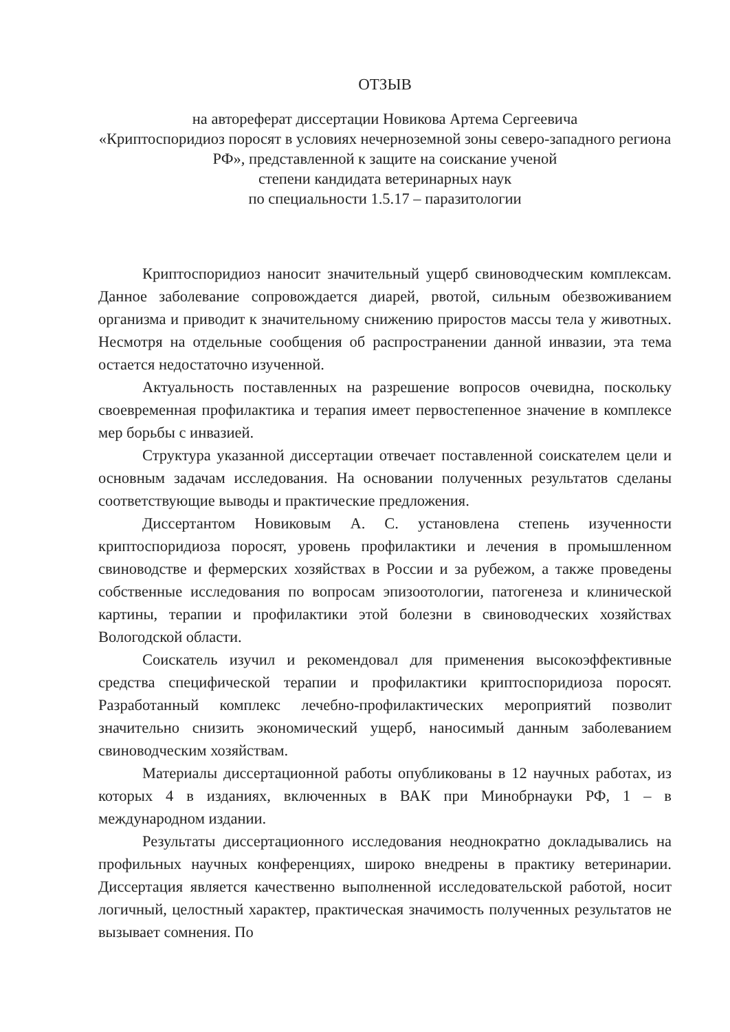ОТЗЫВ
на автореферат диссертации Новикова Артема Сергеевича
«Криптоспоридиоз поросят в условиях нечерноземной зоны северо-западного региона РФ», представленной к защите на соискание ученой
степени кандидата ветеринарных наук
по специальности 1.5.17 – паразитологии
Криптоспоридиоз наносит значительный ущерб свиноводческим комплексам. Данное заболевание сопровождается диарей, рвотой, сильным обезвоживанием организма и приводит к значительному снижению приростов массы тела у животных. Несмотря на отдельные сообщения об распространении данной инвазии, эта тема остается недостаточно изученной.
Актуальность поставленных на разрешение вопросов очевидна, поскольку своевременная профилактика и терапия имеет первостепенное значение в комплексе мер борьбы с инвазией.
Структура указанной диссертации отвечает поставленной соискателем цели и основным задачам исследования. На основании полученных результатов сделаны соответствующие выводы и практические предложения.
Диссертантом Новиковым А. С. установлена степень изученности криптоспоридиоза поросят, уровень профилактики и лечения в промышленном свиноводстве и фермерских хозяйствах в России и за рубежом, а также проведены собственные исследования по вопросам эпизоотологии, патогенеза и клинической картины, терапии и профилактики этой болезни в свиноводческих хозяйствах Вологодской области.
Соискатель изучил и рекомендовал для применения высокоэффективные средства специфической терапии и профилактики криптоспоридиоза поросят. Разработанный комплекс лечебно-профилактических мероприятий позволит значительно снизить экономический ущерб, наносимый данным заболеванием свиноводческим хозяйствам.
Материалы диссертационной работы опубликованы в 12 научных работах, из которых 4 в изданиях, включенных в ВАК при Минобрнауки РФ, 1 – в международном издании.
Результаты диссертационного исследования неоднократно докладывались на профильных научных конференциях, широко внедрены в практику ветеринарии. Диссертация является качественно выполненной исследовательской работой, носит логичный, целостный характер, практическая значимость полученных результатов не вызывает сомнения. По